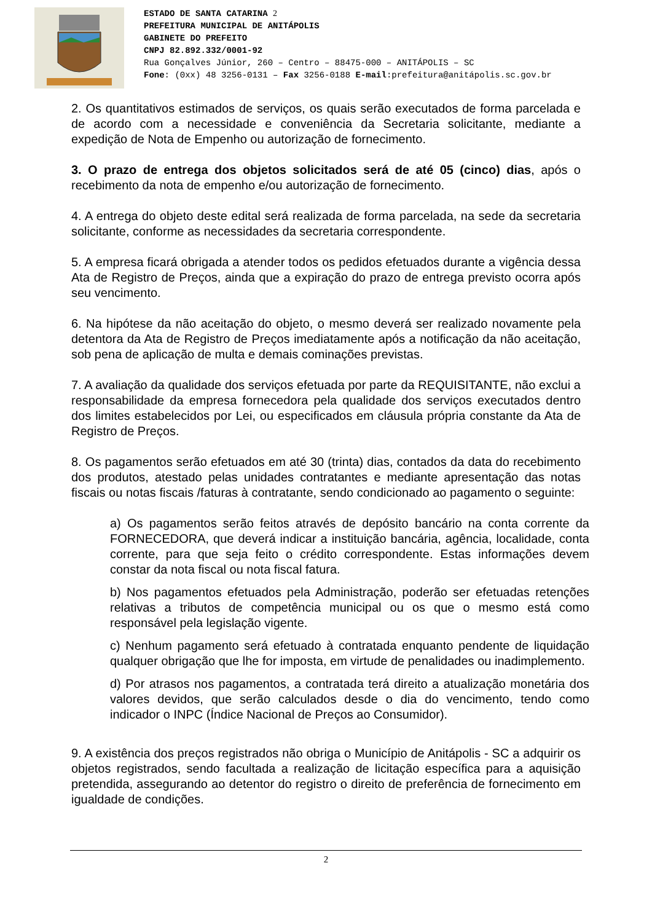ESTADO DE SANTA CATARINA 2
PREFEITURA MUNICIPAL DE ANITÁPOLIS
GABINETE DO PREFEITO
CNPJ 82.892.332/0001-92
Rua Gonçalves Júnior, 260 – Centro – 88475-000 – ANITÁPOLIS – SC
Fone: (0xx) 48 3256-0131 – Fax 3256-0188 E-mail:prefeitura@anitápolis.sc.gov.br
2. Os quantitativos estimados de serviços, os quais serão executados de forma parcelada e de acordo com a necessidade e conveniência da Secretaria solicitante, mediante a expedição de Nota de Empenho ou autorização de fornecimento.
3. O prazo de entrega dos objetos solicitados será de até 05 (cinco) dias, após o recebimento da nota de empenho e/ou autorização de fornecimento.
4. A entrega do objeto deste edital será realizada de forma parcelada, na sede da secretaria solicitante, conforme as necessidades da secretaria correspondente.
5. A empresa ficará obrigada a atender todos os pedidos efetuados durante a vigência dessa Ata de Registro de Preços, ainda que a expiração do prazo de entrega previsto ocorra após seu vencimento.
6. Na hipótese da não aceitação do objeto, o mesmo deverá ser realizado novamente pela detentora da Ata de Registro de Preços imediatamente após a notificação da não aceitação, sob pena de aplicação de multa e demais cominações previstas.
7. A avaliação da qualidade dos serviços efetuada por parte da REQUISITANTE, não exclui a responsabilidade da empresa fornecedora pela qualidade dos serviços executados dentro dos limites estabelecidos por Lei, ou especificados em cláusula própria constante da Ata de Registro de Preços.
8. Os pagamentos serão efetuados em até 30 (trinta) dias, contados da data do recebimento dos produtos, atestado pelas unidades contratantes e mediante apresentação das notas fiscais ou notas fiscais /faturas à contratante, sendo condicionado ao pagamento o seguinte:
a) Os pagamentos serão feitos através de depósito bancário na conta corrente da FORNECEDORA, que deverá indicar a instituição bancária, agência, localidade, conta corrente, para que seja feito o crédito correspondente. Estas informações devem constar da nota fiscal ou nota fiscal fatura.
b) Nos pagamentos efetuados pela Administração, poderão ser efetuadas retenções relativas a tributos de competência municipal ou os que o mesmo está como responsável pela legislação vigente.
c) Nenhum pagamento será efetuado à contratada enquanto pendente de liquidação qualquer obrigação que lhe for imposta, em virtude de penalidades ou inadimplemento.
d) Por atrasos nos pagamentos, a contratada terá direito a atualização monetária dos valores devidos, que serão calculados desde o dia do vencimento, tendo como indicador o INPC (Índice Nacional de Preços ao Consumidor).
9. A existência dos preços registrados não obriga o Município de Anitápolis - SC a adquirir os objetos registrados, sendo facultada a realização de licitação específica para a aquisição pretendida, assegurando ao detentor do registro o direito de preferência de fornecimento em igualdade de condições.
2